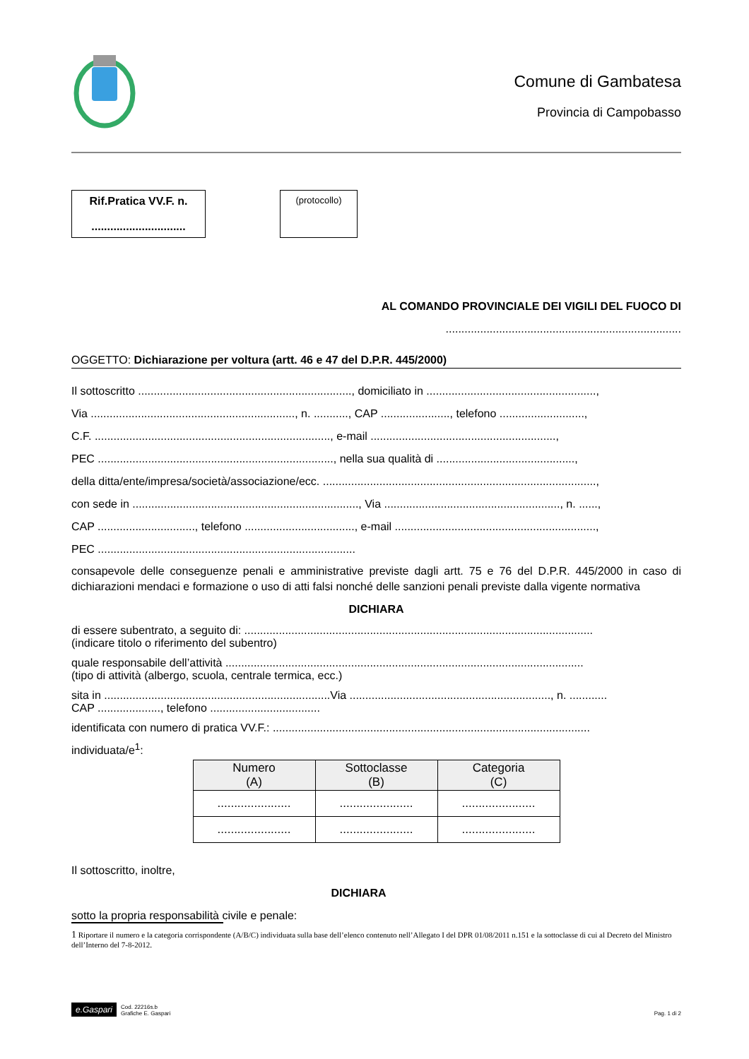Comune di Gambatesa
Provincia di Campobasso
Rif.Pratica VV.F. n.
..............................
(protocollo)
AL COMANDO PROVINCIALE DEI VIGILI DEL FUOCO DI
...........................................................................
OGGETTO: Dichiarazione per voltura (artt. 46 e 47 del D.P.R. 445/2000)
Il sottoscritto ...................................................................., domiciliato in ......................................................,
Via ................................................................., n. ..........., CAP ......................, telefono ...........................,
C.F. ..........................................................................., e-mail ...........................................................,
PEC ..........................................................................., nella sua qualità di ............................................,
della ditta/ente/impresa/società/associazione/ecc. .......................................................................................,
con sede in ........................................................................, Via ........................................................, n. ......,
CAP ..............................., telefono ..................................., e-mail ................................................................,
PEC ..................................................................................
consapevole delle conseguenze penali e amministrative previste dagli artt. 75 e 76 del D.P.R. 445/2000 in caso di dichiarazioni mendaci e formazione o uso di atti falsi nonché delle sanzioni penali previste dalla vigente normativa
DICHIARA
di essere subentrato, a seguito di: ...............................................................................................................
(indicare titolo o riferimento del subentro)
quale responsabile dell’attività ..................................................................................................................
(tipo di attività (albergo, scuola, centrale termica, ecc.)
sita in ........................................................................Via ................................................................, n. ............
CAP ...................., telefono ...................................
identificata con numero di pratica VV.F.: .....................................................................................................
individuata/e<sup>1</sup>:
| Numero (A) | Sottoclasse (B) | Categoria (C) |
| --- | --- | --- |
| ...................... | ...................... | ...................... |
| ...................... | ...................... | ...................... |
Il sottoscritto, inoltre,
DICHIARA
sotto la propria responsabilità civile e penale:
1 Riportare il numero e la categoria corrispondente (A/B/C) individuata sulla base dell’elenco contenuto nell’Allegato I del DPR 01/08/2011 n.151 e la sottoclasse di cui al Decreto del Ministro dell’Interno del 7-8-2012.
e.Gaspari Cod. 22216s.b
Grafiche E. Gaspari
Pag. 1 di 2